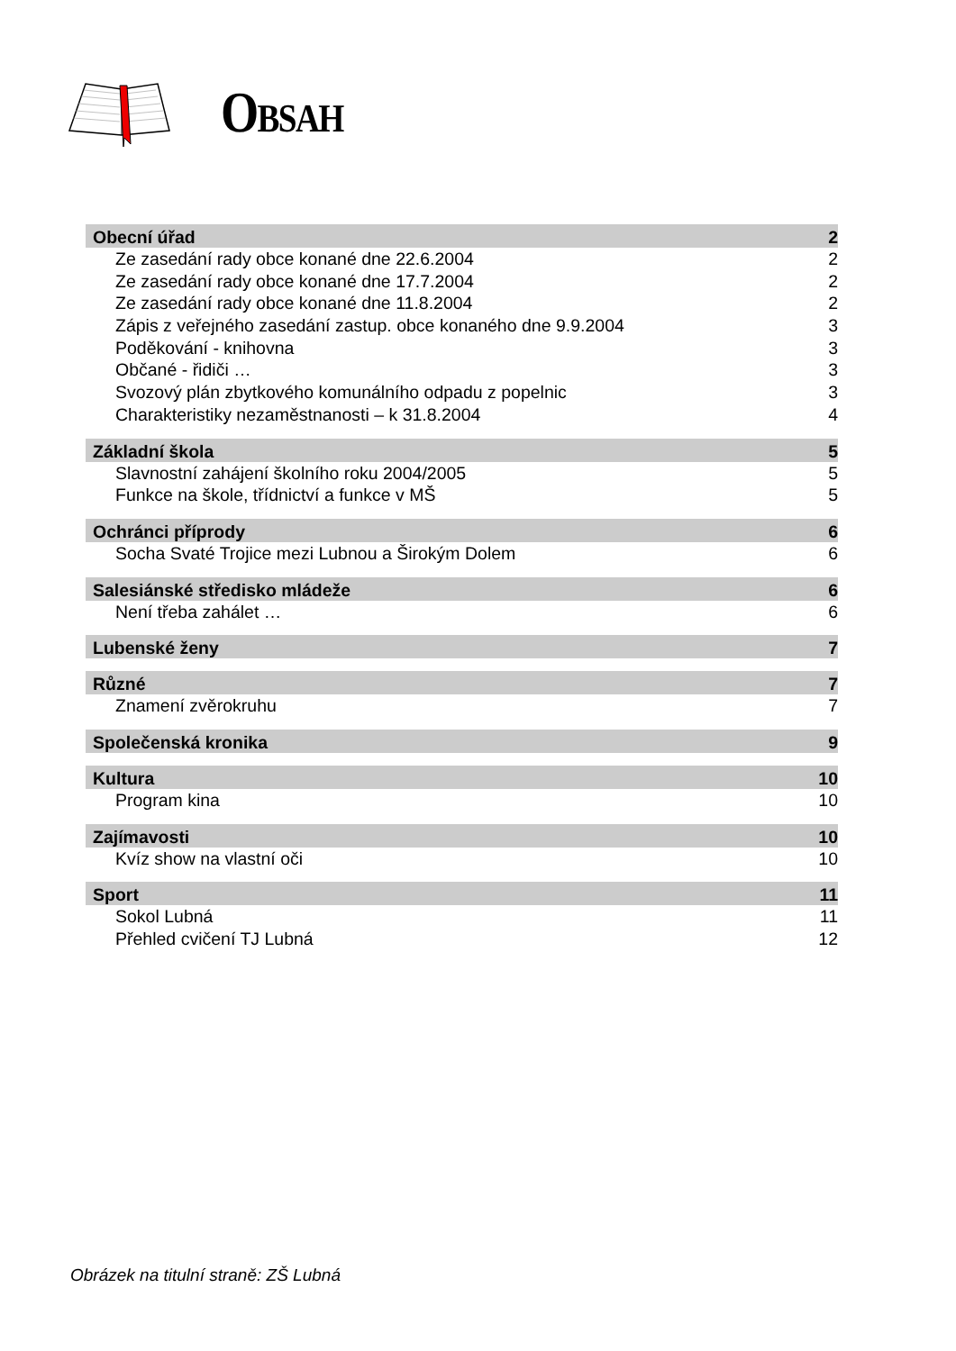OBSAH
Obecní úřad 2
Ze zasedání rady obce konané dne 22.6.2004 2
Ze zasedání rady obce konané dne 17.7.2004 2
Ze zasedání rady obce konané dne 11.8.2004 2
Zápis z veřejného zasedání zastup. obce konaného dne 9.9.2004 3
Poděkování - knihovna 3
Občané - řidiči … 3
Svozový plán zbytkového komunálního odpadu z popelnic 3
Charakteristiky nezaměstnanosti – k 31.8.2004 4
Základní škola 5
Slavnostní zahájení školního roku 2004/2005 5
Funkce na škole, třídnictví a funkce v MŠ 5
Ochránci příprody 6
Socha Svaté Trojice mezi Lubnou a Širokým Dolem 6
Salesiánské středisko mládeže 6
Není třeba zahálet … 6
Lubenské ženy 7
Různé 7
Znamení zvěrokruhu 7
Společenská kronika 9
Kultura 10
Program kina 10
Zajímavosti 10
Kvíz show na vlastní oči 10
Sport 11
Sokol Lubná 11
Přehled cvičení TJ Lubná 12
Obrázek na titulní straně: ZŠ Lubná